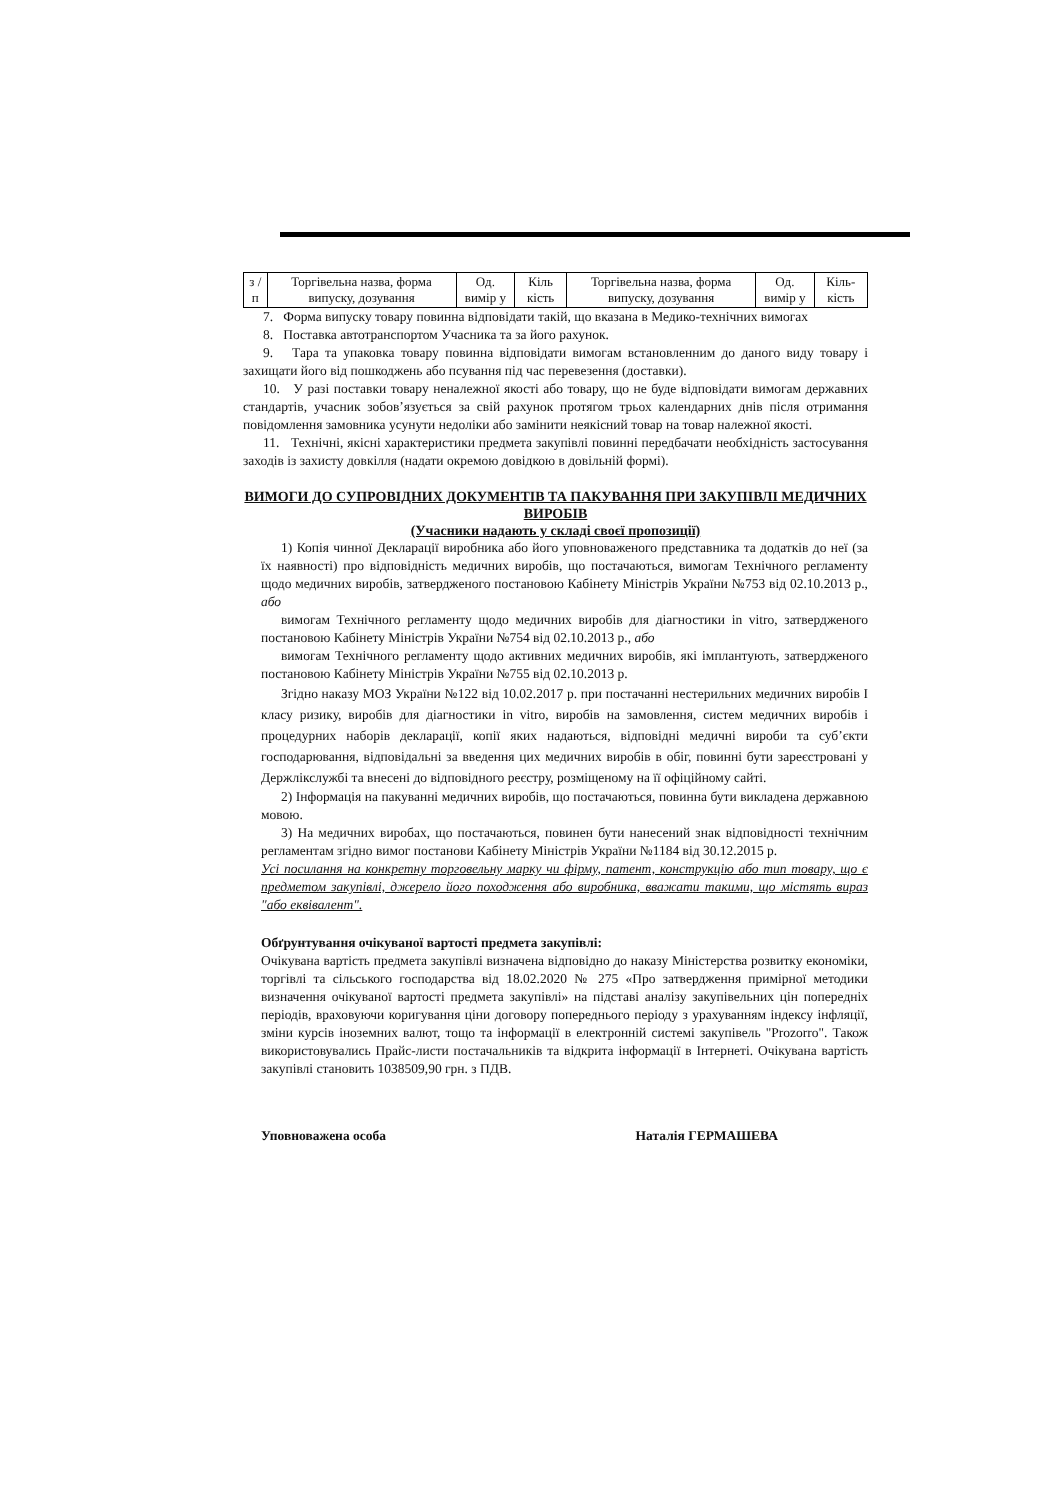| з / п | Торгівельна назва, форма випуску, дозування | Од. вимір у | Кіль кість | Торгівельна назва, форма випуску, дозування | Од. вимір у | Кіль-кість |
7. Форма випуску товару повинна відповідати такій, що вказана в Медико-технічних вимогах
8. Поставка автотранспортом Учасника та за його рахунок.
9. Тара та упаковка товару повинна відповідати вимогам встановленним до даного виду товару і захищати його від пошкоджень або псування під час перевезення (доставки).
10. У разі поставки товару неналежної якості або товару, що не буде відповідати вимогам державних стандартів, учасник зобов’язується за свій рахунок протягом трьох календарних днів після отримання повідомлення замовника усунути недоліки або замінити неякісний товар на товар належної якості.
11. Технічні, якісні характеристики предмета закупівлі повинні передбачати необхідність застосування заходів із захисту довкілля (надати окремою довідкою в довільній формі).
ВИМОГИ ДО СУПРОВІДНИХ ДОКУМЕНТІВ ТА ПАКУВАННЯ ПРИ ЗАКУПІВЛІ МЕДИЧНИХ ВИРОБІВ
(Учасники надають у складі своєї пропозиції)
1) Копія чинної Декларації виробника або його уповноваженого представника та додатків до неї (за їх наявності) про відповідність медичних виробів, що постачаються, вимогам Технічного регламенту щодо медичних виробів, затвердженого постановою Кабінету Міністрів України №753 від 02.10.2013 р., або
вимогам Технічного регламенту щодо медичних виробів для діагностики in vitro, затвердженого постановою Кабінету Міністрів України №754 від 02.10.2013 р., або
вимогам Технічного регламенту щодо активних медичних виробів, які імплантують, затвердженого постановою Кабінету Міністрів України №755 від 02.10.2013 р.
Згідно наказу МОЗ України №122 від 10.02.2017 р. при постачанні нестерильних медичних виробів I класу ризику, виробів для діагностики in vitro, виробів на замовлення, систем медичних виробів і процедурних наборів декларації, копії яких надаються, відповідні медичні вироби та суб’єкти господарювання, відповідальні за введення цих медичних виробів в обіг, повинні бути зареєстровані у Держлікслужбі та внесені до відповідного реєстру, розміщеному на її офіційному сайті.
2) Інформація на пакуванні медичних виробів, що постачаються, повинна бути викладена державною мовою.
3) На медичних виробах, що постачаються, повинен бути нанесений знак відповідності технічним регламентам згідно вимог постанови Кабінету Міністрів України №1184 від 30.12.2015 р.
Усі посилання на конкретну торговельну марку чи фірму, патент, конструкцію або тип товару, що є предметом закупівлі, джерело його походження або виробника, вважати такими, що містять вираз "або еквівалент".
Обґрунтування очікуваної вартості предмета закупівлі:
Очікувана вартість предмета закупівлі визначена відповідно до наказу Міністерства розвитку економіки, торгівлі та сільського господарства від 18.02.2020 № 275 «Про затвердження примірної методики визначення очікуваної вартості предмета закупівлі» на підставі аналізу закупівельних цін попередніх періодів, враховуючи коригування ціни договору попереднього періоду з урахуванням індексу інфляції, зміни курсів іноземних валют, тощо та інформації в електронній системі закупівель "Prozorro". Також використовувались Прайс-листи постачальників та відкрита інформації в Інтернеті. Очікувана вартість закупівлі становить 1038509,90 грн. з ПДВ.
Уповноважена особа Наталія ГЕРМАШЕВА